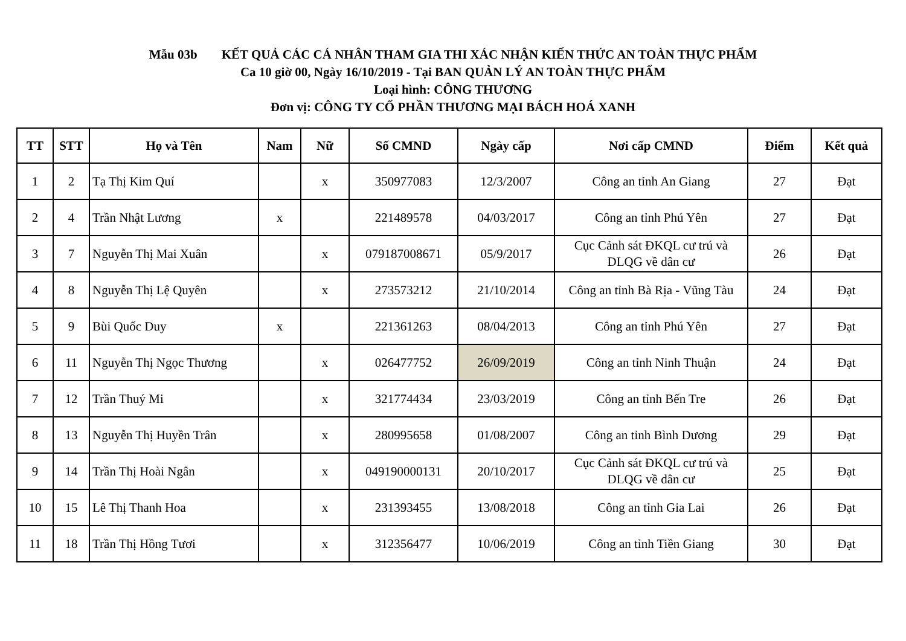Mẫu 03b KẾT QUẢ CÁC CÁ NHÂN THAM GIA THI XÁC NHẬN KIẾN THỨC AN TOÀN THỰC PHẨM
Ca 10 giờ 00, Ngày 16/10/2019 - Tại BAN QUẢN LÝ AN TOÀN THỰC PHẨM
Loại hình: CÔNG THƯƠNG
Đơn vị: CÔNG TY CỔ PHẦN THƯƠNG MẠI BÁCH HOÁ XANH
| TT | STT | Họ và Tên | Nam | Nữ | Số CMND | Ngày cấp | Nơi cấp CMND | Điểm | Kết quả |
| --- | --- | --- | --- | --- | --- | --- | --- | --- | --- |
| 1 | 2 | Tạ Thị Kim Quí | | x | 350977083 | 12/3/2007 | Công an tỉnh An Giang | 27 | Đạt |
| 2 | 4 | Trần Nhật Lương | x | | 221489578 | 04/03/2017 | Công an tỉnh Phú Yên | 27 | Đạt |
| 3 | 7 | Nguyễn Thị Mai Xuân | | x | 079187008671 | 05/9/2017 | Cục Cảnh sát ĐKQL cư trú và DLQG về dân cư | 26 | Đạt |
| 4 | 8 | Nguyễn Thị Lệ Quyên | | x | 273573212 | 21/10/2014 | Công an tỉnh Bà Rịa - Vũng Tàu | 24 | Đạt |
| 5 | 9 | Bùi Quốc Duy | x | | 221361263 | 08/04/2013 | Công an tỉnh Phú Yên | 27 | Đạt |
| 6 | 11 | Nguyễn Thị Ngọc Thương | | x | 026477752 | 26/09/2019 | Công an tỉnh Ninh Thuận | 24 | Đạt |
| 7 | 12 | Trần Thuý Mi | | x | 321774434 | 23/03/2019 | Công an tỉnh Bến Tre | 26 | Đạt |
| 8 | 13 | Nguyễn Thị Huyền Trân | | x | 280995658 | 01/08/2007 | Công an tỉnh Bình Dương | 29 | Đạt |
| 9 | 14 | Trần Thị Hoài Ngân | | x | 049190000131 | 20/10/2017 | Cục Cảnh sát ĐKQL cư trú và DLQG về dân cư | 25 | Đạt |
| 10 | 15 | Lê Thị Thanh Hoa | | x | 231393455 | 13/08/2018 | Công an tỉnh Gia Lai | 26 | Đạt |
| 11 | 18 | Trần Thị Hồng Tươi | | x | 312356477 | 10/06/2019 | Công an tỉnh Tiền Giang | 30 | Đạt |